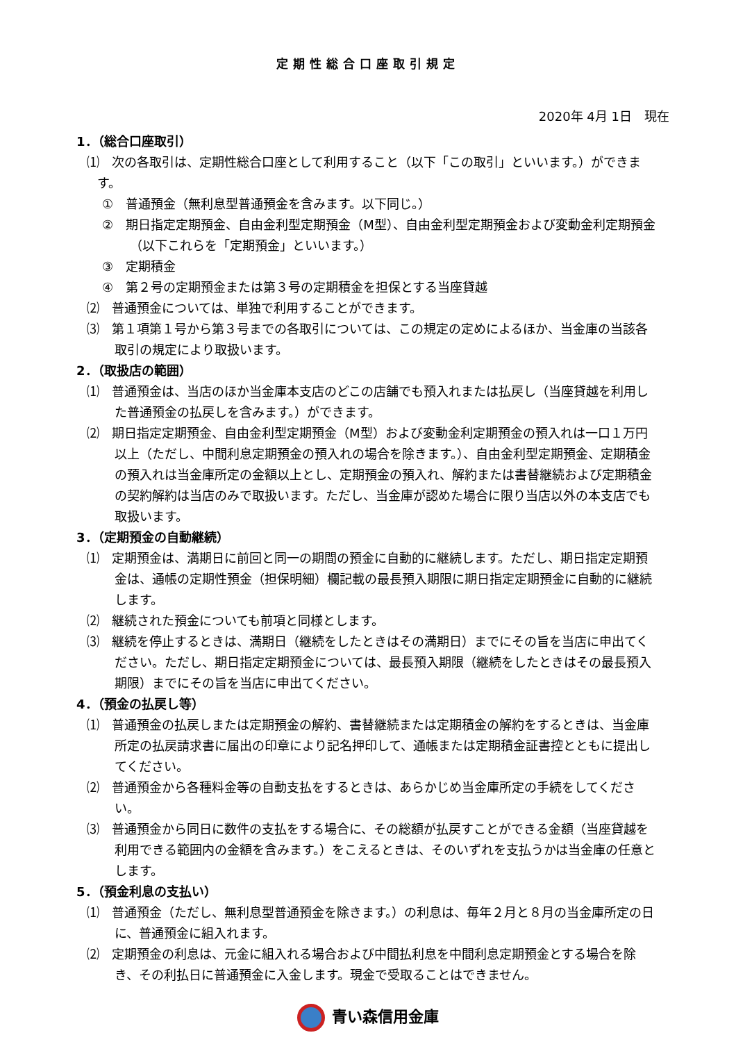定期性総合口座取引規定
2020年 4月 1日　現在
1．（総合口座取引）
⑴　次の各取引は、定期性総合口座として利用すること（以下「この取引」といいます。）ができます。
①　普通預金（無利息型普通預金を含みます。以下同じ。）
②　期日指定定期預金、自由金利型定期預金（M型）、自由金利型定期預金および変動金利定期預金（以下これらを「定期預金」といいます。）
③　定期積金
④　第２号の定期預金または第３号の定期積金を担保とする当座貸越
⑵　普通預金については、単独で利用することができます。
⑶　第１項第１号から第３号までの各取引については、この規定の定めによるほか、当金庫の当該各取引の規定により取扱います。
2．（取扱店の範囲）
⑴　普通預金は、当店のほか当金庫本支店のどこの店舗でも預入れまたは払戻し（当座貸越を利用した普通預金の払戻しを含みます。）ができます。
⑵　期日指定定期預金、自由金利型定期預金（M型）および変動金利定期預金の預入れは一口１万円以上（ただし、中間利息定期預金の預入れの場合を除きます。）、自由金利型定期預金、定期積金の預入れは当金庫所定の金額以上とし、定期預金の預入れ、解約または書替継続および定期積金の契約解約は当店のみで取扱います。ただし、当金庫が認めた場合に限り当店以外の本支店でも取扱います。
3．（定期預金の自動継続）
⑴　定期預金は、満期日に前回と同一の期間の預金に自動的に継続します。ただし、期日指定定期預金は、通帳の定期性預金（担保明細）欄記載の最長預入期限に期日指定定期預金に自動的に継続します。
⑵　継続された預金についても前項と同様とします。
⑶　継続を停止するときは、満期日（継続をしたときはその満期日）までにその旨を当店に申出てください。ただし、期日指定定期預金については、最長預入期限（継続をしたときはその最長預入期限）までにその旨を当店に申出てください。
4．（預金の払戻し等）
⑴　普通預金の払戻しまたは定期預金の解約、書替継続または定期積金の解約をするときは、当金庫所定の払戻請求書に届出の印章により記名押印して、通帳または定期積金証書控とともに提出してください。
⑵　普通預金から各種料金等の自動支払をするときは、あらかじめ当金庫所定の手続をしてください。
⑶　普通預金から同日に数件の支払をする場合に、その総額が払戻すことができる金額（当座貸越を利用できる範囲内の金額を含みます。）をこえるときは、そのいずれを支払うかは当金庫の任意とします。
5．（預金利息の支払い）
⑴　普通預金（ただし、無利息型普通預金を除きます。）の利息は、毎年２月と８月の当金庫所定の日に、普通預金に組入れます。
⑵　定期預金の利息は、元金に組入れる場合および中間払利息を中間利息定期預金とする場合を除き、その利払日に普通預金に入金します。現金で受取ることはできません。
青い森信用金庫